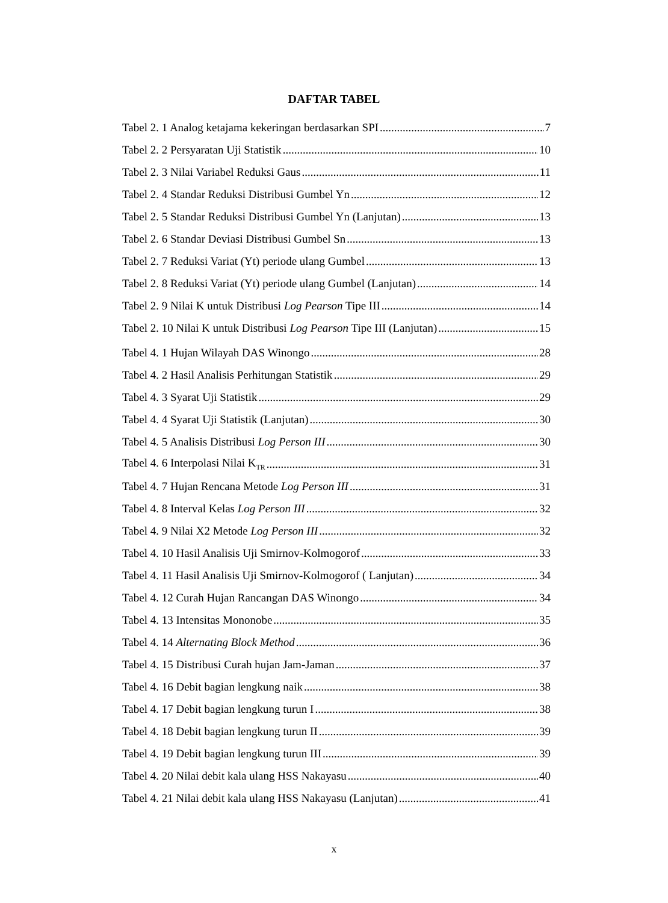DAFTAR TABEL
Tabel 2. 1 Analog ketajama kekeringan berdasarkan SPI 7
Tabel 2. 2 Persyaratan Uji Statistik 10
Tabel 2. 3 Nilai Variabel Reduksi Gaus 11
Tabel 2. 4 Standar Reduksi Distribusi Gumbel Yn 12
Tabel 2. 5 Standar Reduksi Distribusi Gumbel Yn (Lanjutan) 13
Tabel 2. 6 Standar Deviasi Distribusi Gumbel Sn 13
Tabel 2. 7 Reduksi Variat (Yt) periode ulang Gumbel 13
Tabel 2. 8 Reduksi Variat (Yt) periode ulang Gumbel (Lanjutan) 14
Tabel 2. 9 Nilai K untuk Distribusi Log Pearson Tipe III 14
Tabel 2. 10 Nilai K untuk Distribusi Log Pearson Tipe III (Lanjutan) 15
Tabel 4. 1 Hujan Wilayah DAS Winongo 28
Tabel 4. 2 Hasil Analisis Perhitungan Statistik 29
Tabel 4. 3 Syarat Uji Statistik 29
Tabel 4. 4 Syarat Uji Statistik (Lanjutan) 30
Tabel 4. 5 Analisis Distribusi Log Person III 30
Tabel 4. 6 Interpolasi Nilai K<sub>TR</sub> 31
Tabel 4. 7 Hujan Rencana Metode Log Person III 31
Tabel 4. 8 Interval Kelas Log Person III 32
Tabel 4. 9 Nilai X2 Metode Log Person III 32
Tabel 4. 10 Hasil Analisis Uji Smirnov-Kolmogorof 33
Tabel 4. 11 Hasil Analisis Uji Smirnov-Kolmogorof ( Lanjutan) 34
Tabel 4. 12 Curah Hujan Rancangan DAS Winongo 34
Tabel 4. 13 Intensitas Mononobe 35
Tabel 4. 14 Alternating Block Method 36
Tabel 4. 15 Distribusi Curah hujan Jam-Jaman 37
Tabel 4. 16 Debit bagian lengkung naik 38
Tabel 4. 17 Debit bagian lengkung turun I 38
Tabel 4. 18 Debit bagian lengkung turun II 39
Tabel 4. 19 Debit bagian lengkung turun III 39
Tabel 4. 20 Nilai debit kala ulang HSS Nakayasu 40
Tabel 4. 21 Nilai debit kala ulang HSS Nakayasu (Lanjutan) 41
x